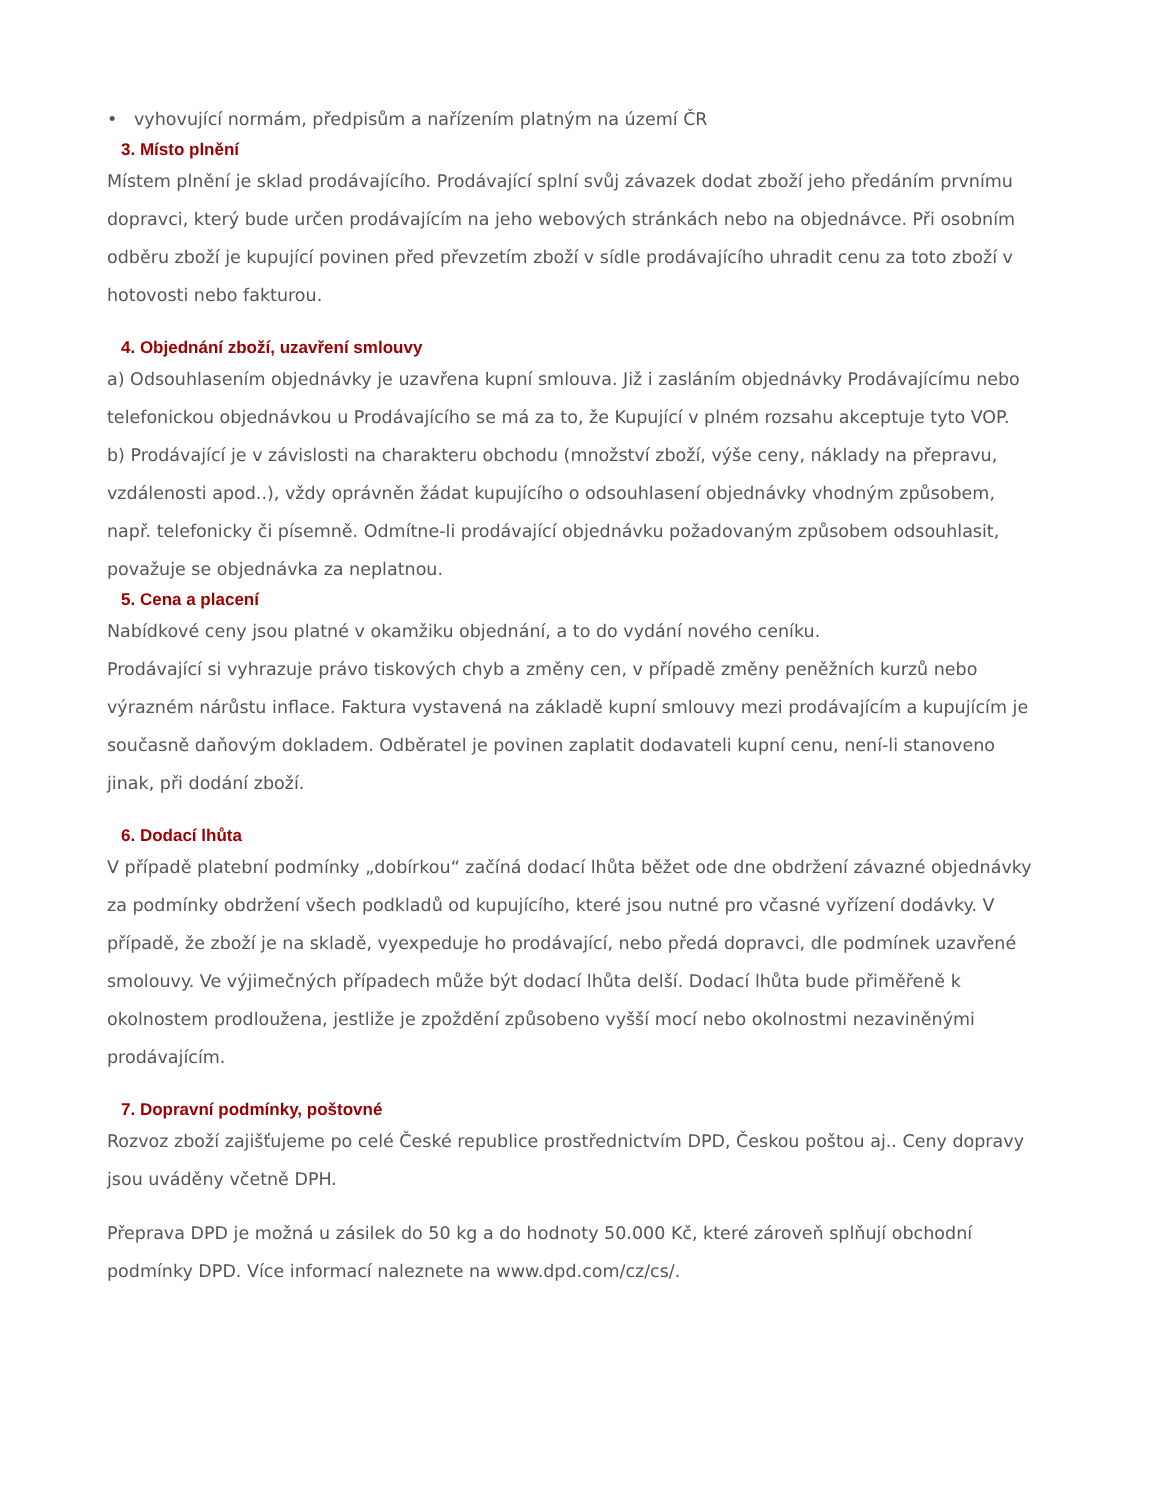• vyhovující normám, předpisům a nařízením platným na území ČR
3. Místo plnění
Místem plnění je sklad prodávajícího. Prodávající splní svůj závazek dodat zboží jeho předáním prvnímu dopravci, který bude určen prodávajícím na jeho webových stránkách nebo na objednávce. Při osobním odběru zboží je kupující povinen před převzetím zboží v sídle prodávajícího uhradit cenu za toto zboží v hotovosti nebo fakturou.
4. Objednání zboží, uzavření smlouvy
a) Odsouhlasením objednávky je uzavřena kupní smlouva. Již i zasláním objednávky Prodávajícímu nebo telefonickou objednávkou u Prodávajícího se má za to, že Kupující v plném rozsahu akceptuje tyto VOP.
b) Prodávající je v závislosti na charakteru obchodu (množství zboží, výše ceny, náklady na přepravu, vzdálenosti apod..), vždy oprávněn žádat kupujícího o odsouhlasení objednávky vhodným způsobem, např. telefonicky či písemně. Odmítne-li prodávající objednávku požadovaným způsobem odsouhlasit, považuje se objednávka za neplatnou.
5. Cena a placení
Nabídkové ceny jsou platné v okamžiku objednání, a to do vydání nového ceníku.
Prodávající si vyhrazuje právo tiskových chyb a změny cen, v případě změny peněžních kurzů nebo výrazném nárůstu inflace. Faktura vystavená na základě kupní smlouvy mezi prodávajícím a kupujícím je současně daňovým dokladem. Odběratel je povinen zaplatit dodavateli kupní cenu, není-li stanoveno jinak, při dodání zboží.
6. Dodací lhůta
V případě platební podmínky „dobírkou“ začíná dodací lhůta běžet ode dne obdržení závazné objednávky za podmínky obdržení všech podkladů od kupujícího, které jsou nutné pro včasné vyřízení dodávky. V případě, že zboží je na skladě, vyexpeduje ho prodávající, nebo předá dopravci, dle podmínek uzavřené smolouvy. Ve výjimečných případech může být dodací lhůta delší. Dodací lhůta bude přiměřeně k okolnostem prodloužena, jestliže je zpoždění způsobeno vyšší mocí nebo okolnostmi nezaviněnými prodávajícím.
7. Dopravní podmínky, poštovné
Rozvoz zboží zajišťujeme po celé České republice prostřednictvím DPD, Českou poštou aj.. Ceny dopravy jsou uváděny včetně DPH.
Přeprava DPD je možná u zásilek do 50 kg a do hodnoty 50.000 Kč, které zároveň splňují obchodní podmínky DPD. Více informací naleznete na www.dpd.com/cz/cs/.